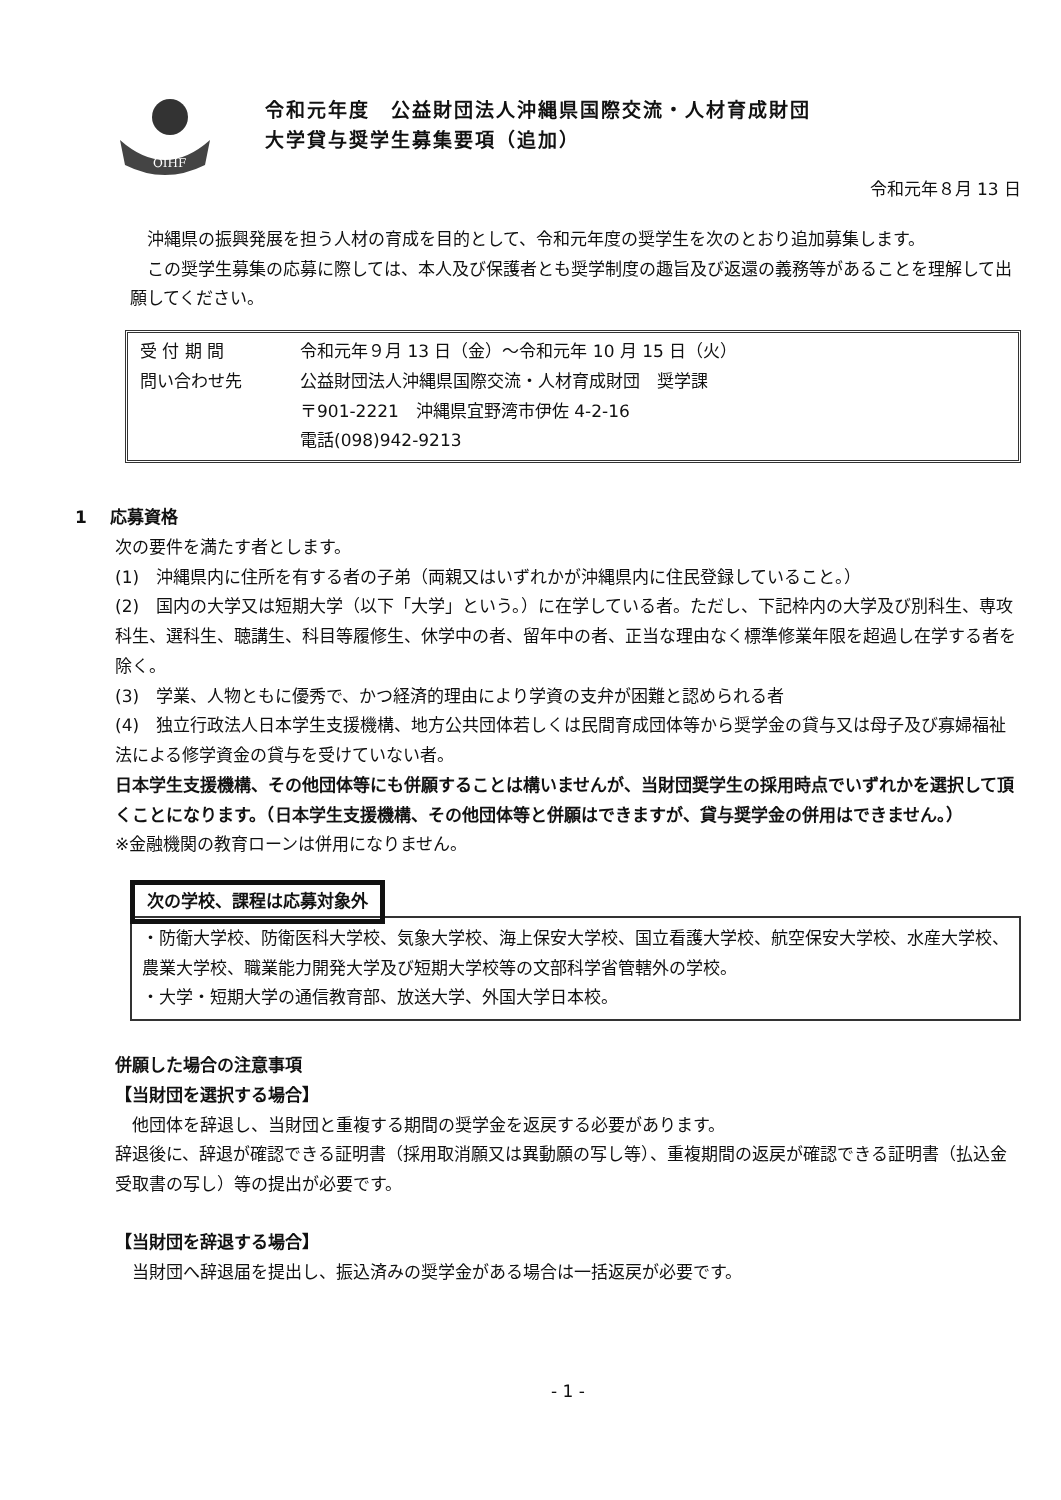OIHF
令和元年度　公益財団法人沖縄県国際交流・人材育成財団
大学貸与奨学生募集要項（追加）
令和元年８月 13 日
沖縄県の振興発展を担う人材の育成を目的として、令和元年度の奨学生を次のとおり追加募集します。
この奨学生募集の応募に際しては、本人及び保護者とも奨学制度の趣旨及び返還の義務等があることを理解して出願してください。
受 付 期 間 令和元年９月 13 日（金）～令和元年 10 月 15 日（火）
問い合わせ先 公益財団法人沖縄県国際交流・人材育成財団　奨学課
〒901-2221　沖縄県宜野湾市伊佐 4-2-16
電話(098)942-9213
1　 応募資格
次の要件を満たす者とします。
(1)　沖縄県内に住所を有する者の子弟（両親又はいずれかが沖縄県内に住民登録していること。）
(2)　国内の大学又は短期大学（以下「大学」という。）に在学している者。ただし、下記枠内の大学及び別科生、専攻科生、選科生、聴講生、科目等履修生、休学中の者、留年中の者、正当な理由なく標準修業年限を超過し在学する者を除く。
(3)　学業、人物ともに優秀で、かつ経済的理由により学資の支弁が困難と認められる者
(4)　独立行政法人日本学生支援機構、地方公共団体若しくは民間育成団体等から奨学金の貸与又は母子及び寡婦福祉法による修学資金の貸与を受けていない者。
日本学生支援機構、その他団体等にも併願することは構いませんが、当財団奨学生の採用時点でいずれかを選択して頂くことになります。（日本学生支援機構、その他団体等と併願はできますが、貸与奨学金の併用はできません。）
※金融機関の教育ローンは併用になりません。
次の学校、課程は応募対象外
・防衛大学校、防衛医科大学校、気象大学校、海上保安大学校、国立看護大学校、航空保安大学校、水産大学校、農業大学校、職業能力開発大学及び短期大学校等の文部科学省管轄外の学校。
・大学・短期大学の通信教育部、放送大学、外国大学日本校。
併願した場合の注意事項
【当財団を選択する場合】
他団体を辞退し、当財団と重複する期間の奨学金を返戻する必要があります。
辞退後に、辞退が確認できる証明書（採用取消願又は異動願の写し等）、重複期間の返戻が確認できる証明書（払込金受取書の写し）等の提出が必要です。
【当財団を辞退する場合】
当財団へ辞退届を提出し、振込済みの奨学金がある場合は一括返戻が必要です。
- 1 -